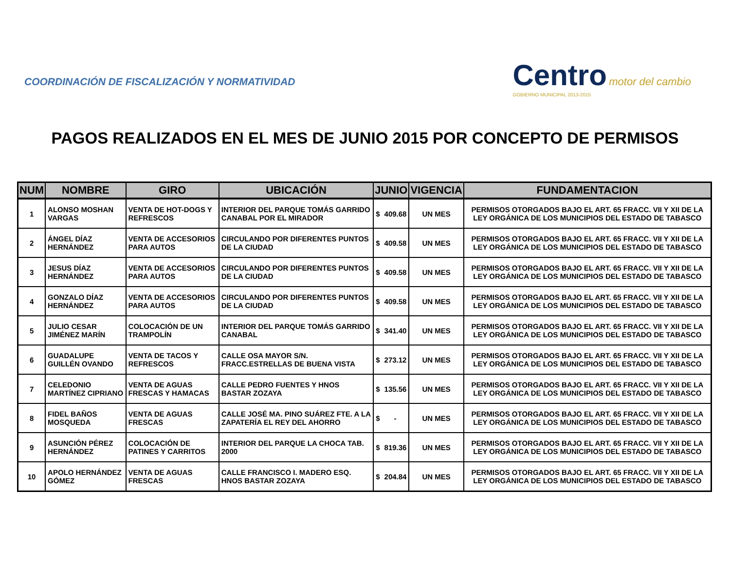COORDINACIÓN DE FISCALIZACIÓN Y NORMATIVIDAD
Centro motor del cambio
GOBIERNO MUNICIPAL 2013-2015
PAGOS REALIZADOS EN EL MES DE JUNIO 2015 POR CONCEPTO DE PERMISOS
| NUM | NOMBRE | GIRO | UBICACIÓN | JUNIO | VIGENCIA | FUNDAMENTACION |
| --- | --- | --- | --- | --- | --- | --- |
| 1 | ALONSO MOSHAN VARGAS | VENTA DE HOT-DOGS Y REFRESCOS | INTERIOR DEL PARQUE TOMÁS GARRIDO CANABAL POR EL MIRADOR | $ 409.68 | UN MES | PERMISOS OTORGADOS BAJO EL ART. 65 FRACC. VII Y XII DE LA LEY ORGÁNICA DE LOS MUNICIPIOS DEL ESTADO DE TABASCO |
| 2 | ÁNGEL DÍAZ HERNÁNDEZ | VENTA DE ACCESORIOS PARA AUTOS | CIRCULANDO POR DIFERENTES PUNTOS DE LA CIUDAD | $ 409.58 | UN MES | PERMISOS OTORGADOS BAJO EL ART. 65 FRACC. VII Y XII DE LA LEY ORGÁNICA DE LOS MUNICIPIOS DEL ESTADO DE TABASCO |
| 3 | JESUS DÍAZ HERNÁNDEZ | VENTA DE ACCESORIOS PARA AUTOS | CIRCULANDO POR DIFERENTES PUNTOS DE LA CIUDAD | $ 409.58 | UN MES | PERMISOS OTORGADOS BAJO EL ART. 65 FRACC. VII Y XII DE LA LEY ORGÁNICA DE LOS MUNICIPIOS DEL ESTADO DE TABASCO |
| 4 | GONZALO DÍAZ HERNÁNDEZ | VENTA DE ACCESORIOS PARA AUTOS | CIRCULANDO POR DIFERENTES PUNTOS DE LA CIUDAD | $ 409.58 | UN MES | PERMISOS OTORGADOS BAJO EL ART. 65 FRACC. VII Y XII DE LA LEY ORGÁNICA DE LOS MUNICIPIOS DEL ESTADO DE TABASCO |
| 5 | JULIO CESAR JIMÉNEZ MARÍN | COLOCACIÓN DE UN TRAMPOLÍN | INTERIOR DEL PARQUE TOMÁS GARRIDO CANABAL | $ 341.40 | UN MES | PERMISOS OTORGADOS BAJO EL ART. 65 FRACC. VII Y XII DE LA LEY ORGÁNICA DE LOS MUNICIPIOS DEL ESTADO DE TABASCO |
| 6 | GUADALUPE GUILLÉN OVANDO | VENTA DE TACOS Y REFRESCOS | CALLE OSA MAYOR S/N. FRACC.ESTRELLAS DE BUENA VISTA | $ 273.12 | UN MES | PERMISOS OTORGADOS BAJO EL ART. 65 FRACC. VII Y XII DE LA LEY ORGÁNICA DE LOS MUNICIPIOS DEL ESTADO DE TABASCO |
| 7 | CELEDONIO MARTÍNEZ CIPRIANO | VENTA DE AGUAS FRESCAS Y HAMACAS | CALLE PEDRO FUENTES Y HNOS BASTAR ZOZAYA | $ 135.56 | UN MES | PERMISOS OTORGADOS BAJO EL ART. 65 FRACC. VII Y XII DE LA LEY ORGÁNICA DE LOS MUNICIPIOS DEL ESTADO DE TABASCO |
| 8 | FIDEL BAÑOS MOSQUEDA | VENTA DE AGUAS FRESCAS | CALLE JOSÉ MA. PINO SUÁREZ FTE. A LA ZAPATERÍA EL REY DEL AHORRO | $ - | UN MES | PERMISOS OTORGADOS BAJO EL ART. 65 FRACC. VII Y XII DE LA LEY ORGÁNICA DE LOS MUNICIPIOS DEL ESTADO DE TABASCO |
| 9 | ASUNCIÓN PÉREZ HERNÁNDEZ | COLOCACIÓN DE PATINES Y CARRITOS | INTERIOR DEL PARQUE LA CHOCA TAB. 2000 | $ 819.36 | UN MES | PERMISOS OTORGADOS BAJO EL ART. 65 FRACC. VII Y XII DE LA LEY ORGÁNICA DE LOS MUNICIPIOS DEL ESTADO DE TABASCO |
| 10 | APOLO HERNÁNDEZ GÓMEZ | VENTA DE AGUAS FRESCAS | CALLE FRANCISCO I. MADERO ESQ. HNOS BASTAR ZOZAYA | $ 204.84 | UN MES | PERMISOS OTORGADOS BAJO EL ART. 65 FRACC. VII Y XII DE LA LEY ORGÁNICA DE LOS MUNICIPIOS DEL ESTADO DE TABASCO |